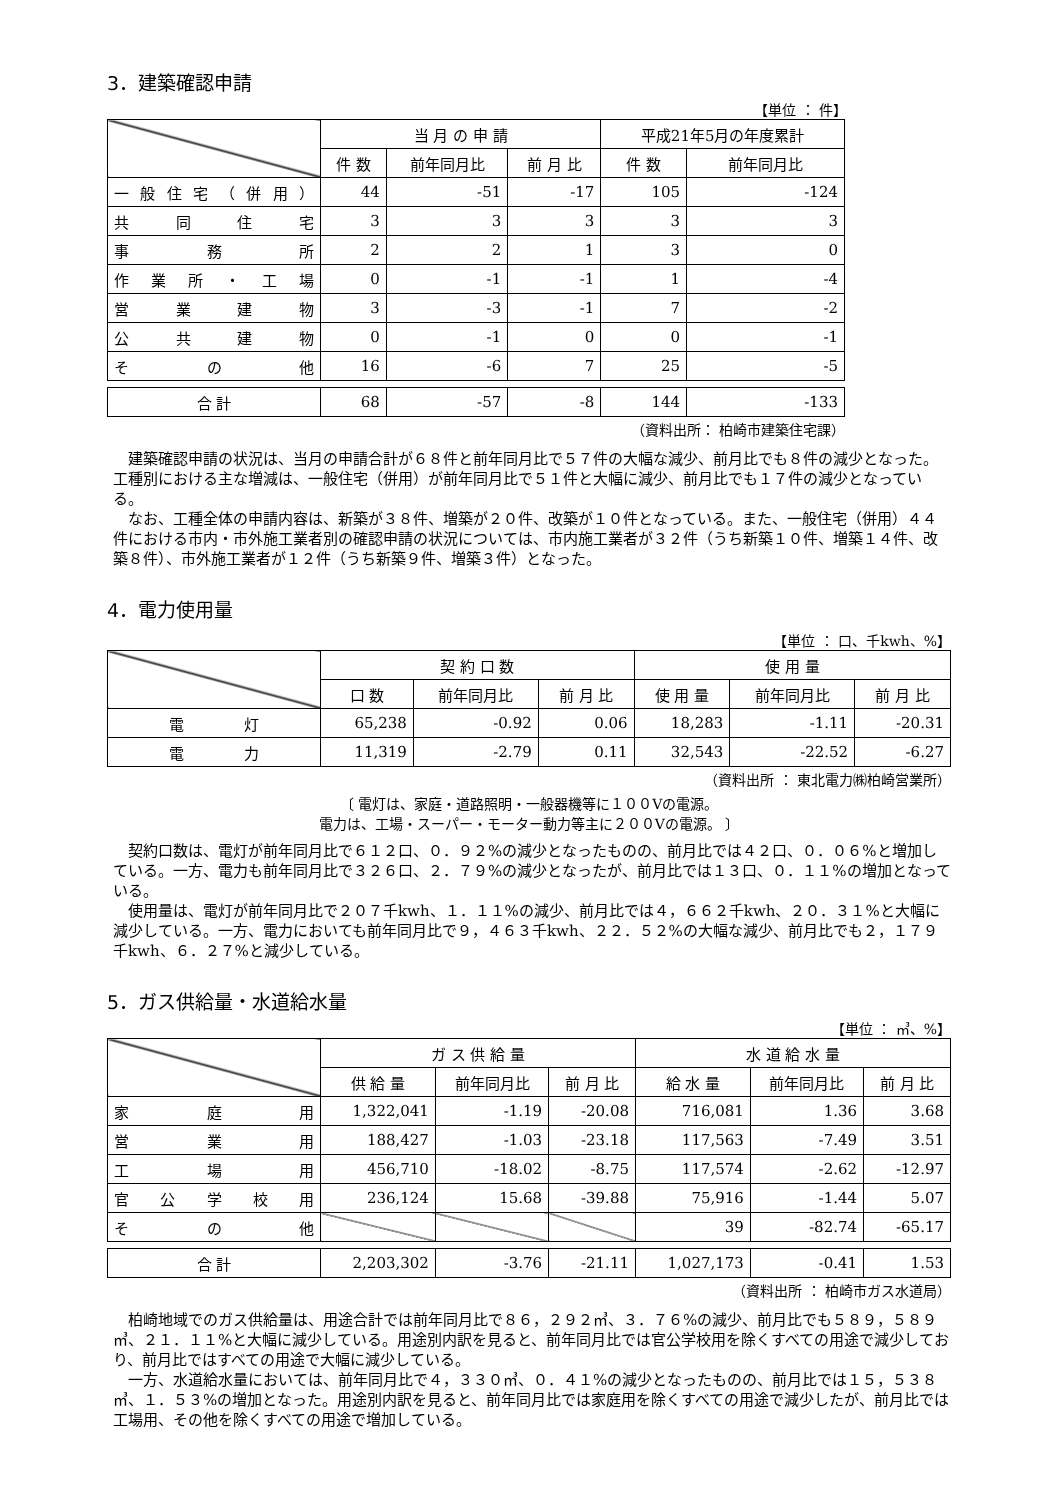3．建築確認申請
【単位 ： 件】
| | 当 月 の 申 請 | | | 平成21年5月の年度累計 | |
| --- | --- | --- | --- | --- | --- |
| | 件 数 | 前年同月比 | 前 月 比 | 件 数 | 前年同月比 |
| 一般住宅（併用） | 44 | -51 | -17 | 105 | -124 |
| 共同住宅 | 3 | 3 | 3 | 3 | 3 |
| 事務所 | 2 | 2 | 1 | 3 | 0 |
| 作業所・工場 | 0 | -1 | -1 | 1 | -4 |
| 営業建物 | 3 | -3 | -1 | 7 | -2 |
| 公共建物 | 0 | -1 | 0 | 0 | -1 |
| その他 | 16 | -6 | 7 | 25 | -5 |
| 合 計 | 68 | -57 | -8 | 144 | -133 |
（資料出所： 柏崎市建築住宅課）
建築確認申請の状況は、当月の申請合計が６８件と前年同月比で５７件の大幅な減少、前月比でも８件の減少となった。工種別における主な増減は、一般住宅（併用）が前年同月比で５１件と大幅に減少、前月比でも１７件の減少となっている。
なお、工種全体の申請内容は、新築が３８件、増築が２０件、改築が１０件となっている。また、一般住宅（併用）４４件における市内・市外施工業者別の確認申請の状況については、市内施工業者が３２件（うち新築１０件、増築１４件、改築８件）、市外施工業者が１２件（うち新築９件、増築３件）となった。
4．電力使用量
【単位 ： 口、千kwh、%】
| | 契 約 口 数 | | | 使 用 量 | | |
| --- | --- | --- | --- | --- | --- | --- |
| | 口 数 | 前年同月比 | 前 月 比 | 使 用 量 | 前年同月比 | 前 月 比 |
| 電 灯 | 65,238 | -0.92 | 0.06 | 18,283 | -1.11 | -20.31 |
| 電 力 | 11,319 | -2.79 | 0.11 | 32,543 | -22.52 | -6.27 |
（資料出所 ： 東北電力㈱柏崎営業所）
〔 電灯は、家庭・道路照明・一般器機等に１００Vの電源。
電力は、工場・スーパー・モーター動力等主に２００Vの電源。 〕
契約口数は、電灯が前年同月比で６１２口、０．９２%の減少となったものの、前月比では４２口、０．０６%と増加している。一方、電力も前年同月比で３２６口、２．７９%の減少となったが、前月比では１３口、０．１１%の増加となっている。
使用量は、電灯が前年同月比で２０７千kwh、１．１１%の減少、前月比では４，６６２千kwh、２０．３１%と大幅に減少している。一方、電力においても前年同月比で９，４６３千kwh、２２．５２%の大幅な減少、前月比でも２，１７９千kwh、６．２７%と減少している。
5．ガス供給量・水道給水量
【単位 ： ㎥、%】
| | ガ ス 供 給 量 | | | 水 道 給 水 量 | | |
| --- | --- | --- | --- | --- | --- | --- |
| | 供 給 量 | 前年同月比 | 前 月 比 | 給 水 量 | 前年同月比 | 前 月 比 |
| 家庭用 | 1,322,041 | -1.19 | -20.08 | 716,081 | 1.36 | 3.68 |
| 営業用 | 188,427 | -1.03 | -23.18 | 117,563 | -7.49 | 3.51 |
| 工場用 | 456,710 | -18.02 | -8.75 | 117,574 | -2.62 | -12.97 |
| 官公学校用 | 236,124 | 15.68 | -39.88 | 75,916 | -1.44 | 5.07 |
| その他 | | | | 39 | -82.74 | -65.17 |
| 合 計 | 2,203,302 | -3.76 | -21.11 | 1,027,173 | -0.41 | 1.53 |
（資料出所 ： 柏崎市ガス水道局）
柏崎地域でのガス供給量は、用途合計では前年同月比で８６，２９２㎥、３．７６%の減少、前月比でも５８９，５８９㎥、２１．１１%と大幅に減少している。用途別内訳を見ると、前年同月比では官公学校用を除くすべての用途で減少しており、前月比ではすべての用途で大幅に減少している。
一方、水道給水量においては、前年同月比で４，３３０㎥、０．４１%の減少となったものの、前月比では１５，５３８㎥、１．５３%の増加となった。用途別内訳を見ると、前年同月比では家庭用を除くすべての用途で減少したが、前月比では工場用、その他を除くすべての用途で増加している。